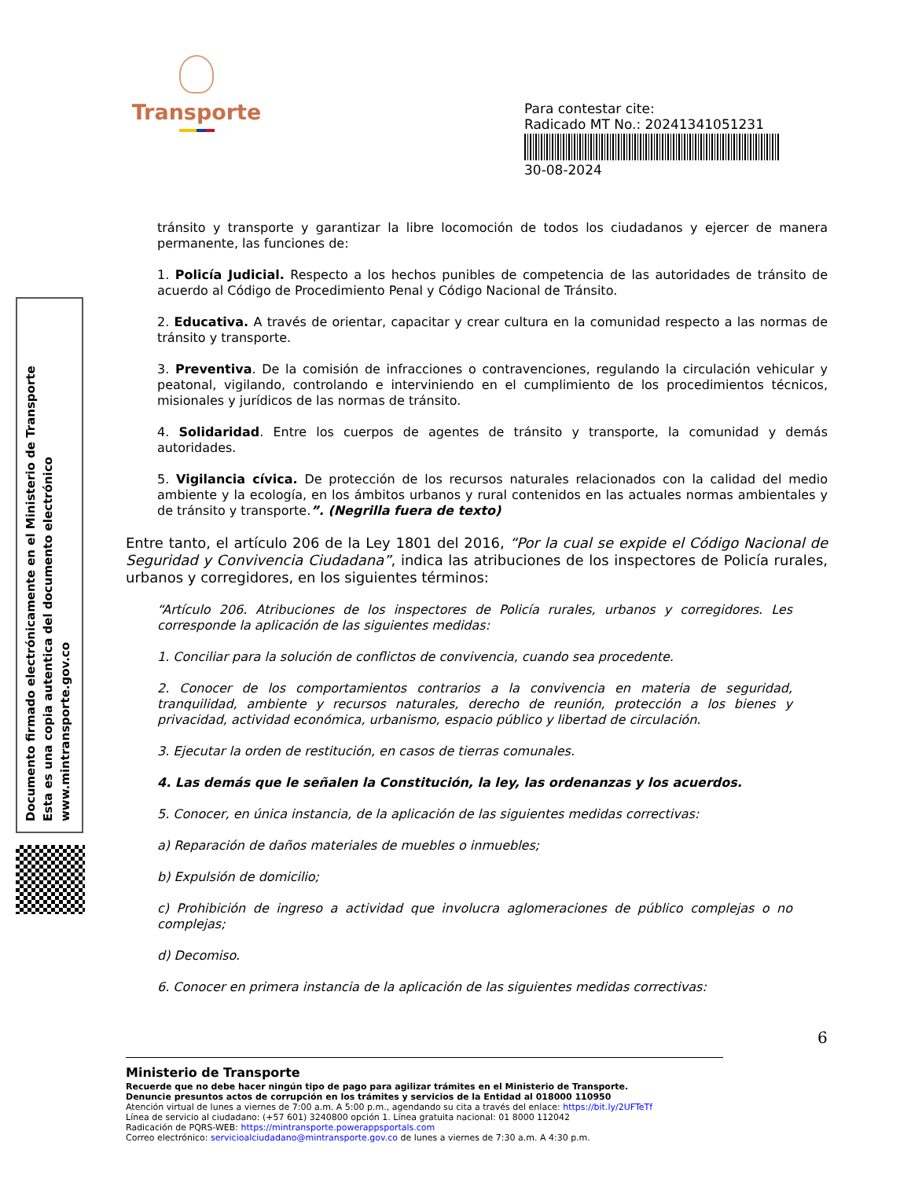Transporte
Para contestar cite:
Radicado MT No.: 20241341051231
30-08-2024
Documento firmado electrónicamente en el Ministerio de Transporte
Esta es una copia autentica del documento electrónico
www.mintransporte.gov.co
tránsito y transporte y garantizar la libre locomoción de todos los ciudadanos y ejercer de manera permanente, las funciones de:
1. Policía Judicial. Respecto a los hechos punibles de competencia de las autoridades de tránsito de acuerdo al Código de Procedimiento Penal y Código Nacional de Tránsito.
2. Educativa. A través de orientar, capacitar y crear cultura en la comunidad respecto a las normas de tránsito y transporte.
3. Preventiva. De la comisión de infracciones o contravenciones, regulando la circulación vehicular y peatonal, vigilando, controlando e interviniendo en el cumplimiento de los procedimientos técnicos, misionales y jurídicos de las normas de tránsito.
4. Solidaridad. Entre los cuerpos de agentes de tránsito y transporte, la comunidad y demás autoridades.
5. Vigilancia cívica. De protección de los recursos naturales relacionados con la calidad del medio ambiente y la ecología, en los ámbitos urbanos y rural contenidos en las actuales normas ambientales y de tránsito y transporte.”. (Negrilla fuera de texto)
Entre tanto, el artículo 206 de la Ley 1801 del 2016, “Por la cual se expide el Código Nacional de Seguridad y Convivencia Ciudadana”, indica las atribuciones de los inspectores de Policía rurales, urbanos y corregidores, en los siguientes términos:
“Artículo 206. Atribuciones de los inspectores de Policía rurales, urbanos y corregidores. Les corresponde la aplicación de las siguientes medidas:
1. Conciliar para la solución de conflictos de convivencia, cuando sea procedente.
2. Conocer de los comportamientos contrarios a la convivencia en materia de seguridad, tranquilidad, ambiente y recursos naturales, derecho de reunión, protección a los bienes y privacidad, actividad económica, urbanismo, espacio público y libertad de circulación.
3. Ejecutar la orden de restitución, en casos de tierras comunales.
4. Las demás que le señalen la Constitución, la ley, las ordenanzas y los acuerdos.
5. Conocer, en única instancia, de la aplicación de las siguientes medidas correctivas:
a) Reparación de daños materiales de muebles o inmuebles;
b) Expulsión de domicilio;
c) Prohibición de ingreso a actividad que involucra aglomeraciones de público complejas o no complejas;
d) Decomiso.
6. Conocer en primera instancia de la aplicación de las siguientes medidas correctivas:
6
Ministerio de Transporte
Recuerde que no debe hacer ningún tipo de pago para agilizar trámites en el Ministerio de Transporte.
Denuncie presuntos actos de corrupción en los trámites y servicios de la Entidad al 018000 110950
Atención virtual de lunes a viernes de 7:00 a.m. A 5:00 p.m., agendando su cita a través del enlace: https://bit.ly/2UFTeTf
Línea de servicio al ciudadano: (+57 601) 3240800 opción 1. Línea gratuita nacional: 01 8000 112042
Radicación de PQRS-WEB: https://mintransporte.powerappsportals.com
Correo electrónico: servicioalciudadano@mintransporte.gov.co de lunes a viernes de 7:30 a.m. A 4:30 p.m.